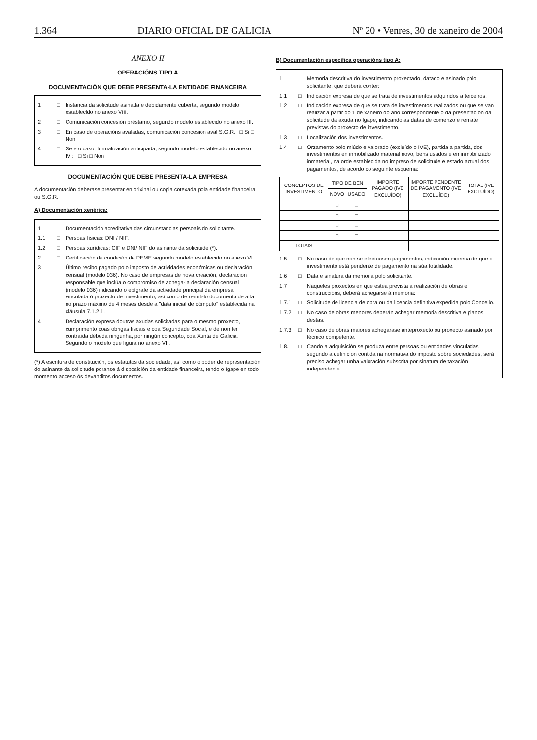1.364 DIARIO OFICIAL DE GALICIA Nº 20 • Venres, 30 de xaneiro de 2004
ANEXO II
OPERACIÓNS TIPO A
DOCUMENTACIÓN QUE DEBE PRESENTA-LA ENTIDADE FINANCEIRA
1 □ Instancia da solicitude asinada e debidamente cuberta, segundo modelo establecido no anexo VIII.
2 □ Comunicación concesión préstamo, segundo modelo establecido no anexo III.
3 □ En caso de operacións avaladas, comunicación concesión aval S.G.R. □ Si □ Non
4 □ Se é o caso, formalización anticipada, segundo modelo establecido no anexo IV : □ Si □ Non
DOCUMENTACIÓN QUE DEBE PRESENTA-LA EMPRESA
A documentación deberase presentar en orixinal ou copia cotexada pola entidade financeira ou S.G.R.
A) Documentación xenérica:
1 Documentación acreditativa das circunstancias persoais do solicitante.
1.1 □ Persoas físicas: DNI / NIF.
1.2 □ Persoas xurídicas: CIF e DNI/ NIF do asinante da solicitude (*).
2 □ Certificación da condición de PEME segundo modelo establecido no anexo VI.
3 □ Último recibo pagado polo imposto de actividades económicas ou declaración censual (modelo 036). No caso de empresas de nova creación, declaración responsable que inclúa o compromiso de achega-la declaración censual (modelo 036) indicando o epígrafe da actividade principal da empresa vinculada ó proxecto de investimento, así como de remiti-lo documento de alta no prazo máximo de 4 meses desde a "data inicial de cómputo" establecida na cláusula 7.1.2.1.
4 □ Declaración expresa doutras axudas solicitadas para o mesmo proxecto, cumprimento coas obrigas fiscais e coa Seguridade Social, e de non ter contraída débeda ningunha, por ningún concepto, coa Xunta de Galicia. Segundo o modelo que figura no anexo VII.
(*) A escritura de constitución, os estatutos da sociedade, así como o poder de representación do asinante da solicitude poranse á disposición da entidade financeira, tendo o Igape en todo momento acceso ós devanditos documentos.
B) Documentación específica operacións tipo A:
1 Memoria descritiva do investimento proxectado, datado e asinado polo solicitante, que deberá conter:
1.1 □ Indicación expresa de que se trata de investimentos adquiridos a terceiros.
1.2 □ Indicación expresa de que se trata de investimentos realizados ou que se van realizar a partir do 1 de xaneiro do ano correspondente ó da presentación da solicitude da axuda no Igape, indicando as datas de comenzo e remate previstas do proxecto de investimento.
1.3 □ Localización dos investimentos.
1.4 □ Orzamento polo miúdo e valorado (excluído o IVE), partida a partida, dos investimentos en inmobilizado material novo, bens usados e en inmobilizado inmaterial, na orde establecida no impreso de solicitude e estado actual dos pagamentos, de acordo co seguinte esquema:
| CONCEPTOS DE INVESTIMENTO | TIPO DE BEN | | IMPORTE PAGADO (IVE EXCLUÍDO) | IMPORTE PENDENTE DE PAGAMENTO (IVE EXCLUÍDO) | TOTAL (IVE EXCLUÍDO) |
| --- | --- | --- | --- | --- | --- |
| | NOVO | USADO | | | |
| | □ | □ | | | |
| | □ | □ | | | |
| | □ | □ | | | |
| | □ | □ | | | |
| TOTAIS | | | | | |
1.5 □ No caso de que non se efectuasen pagamentos, indicación expresa de que o investimento está pendente de pagamento na súa totalidade.
1.6 □ Data e sinatura da memoria polo solicitante.
1.7 Naqueles proxectos en que estea prevista a realización de obras e construccións, deberá achegarse á memoria:
1.7.1 □ Solicitude de licencia de obra ou da licencia definitiva expedida polo Concello.
1.7.2 □ No caso de obras menores deberán achegar memoria descritiva e planos destas.
1.7.3 □ No caso de obras maiores achegarase anteproxecto ou proxecto asinado por técnico competente.
1.8. □ Cando a adquisición se produza entre persoas ou entidades vinculadas segundo a definición contida na normativa do imposto sobre sociedades, será preciso achegar unha valoración subscrita por sinatura de taxación independente.